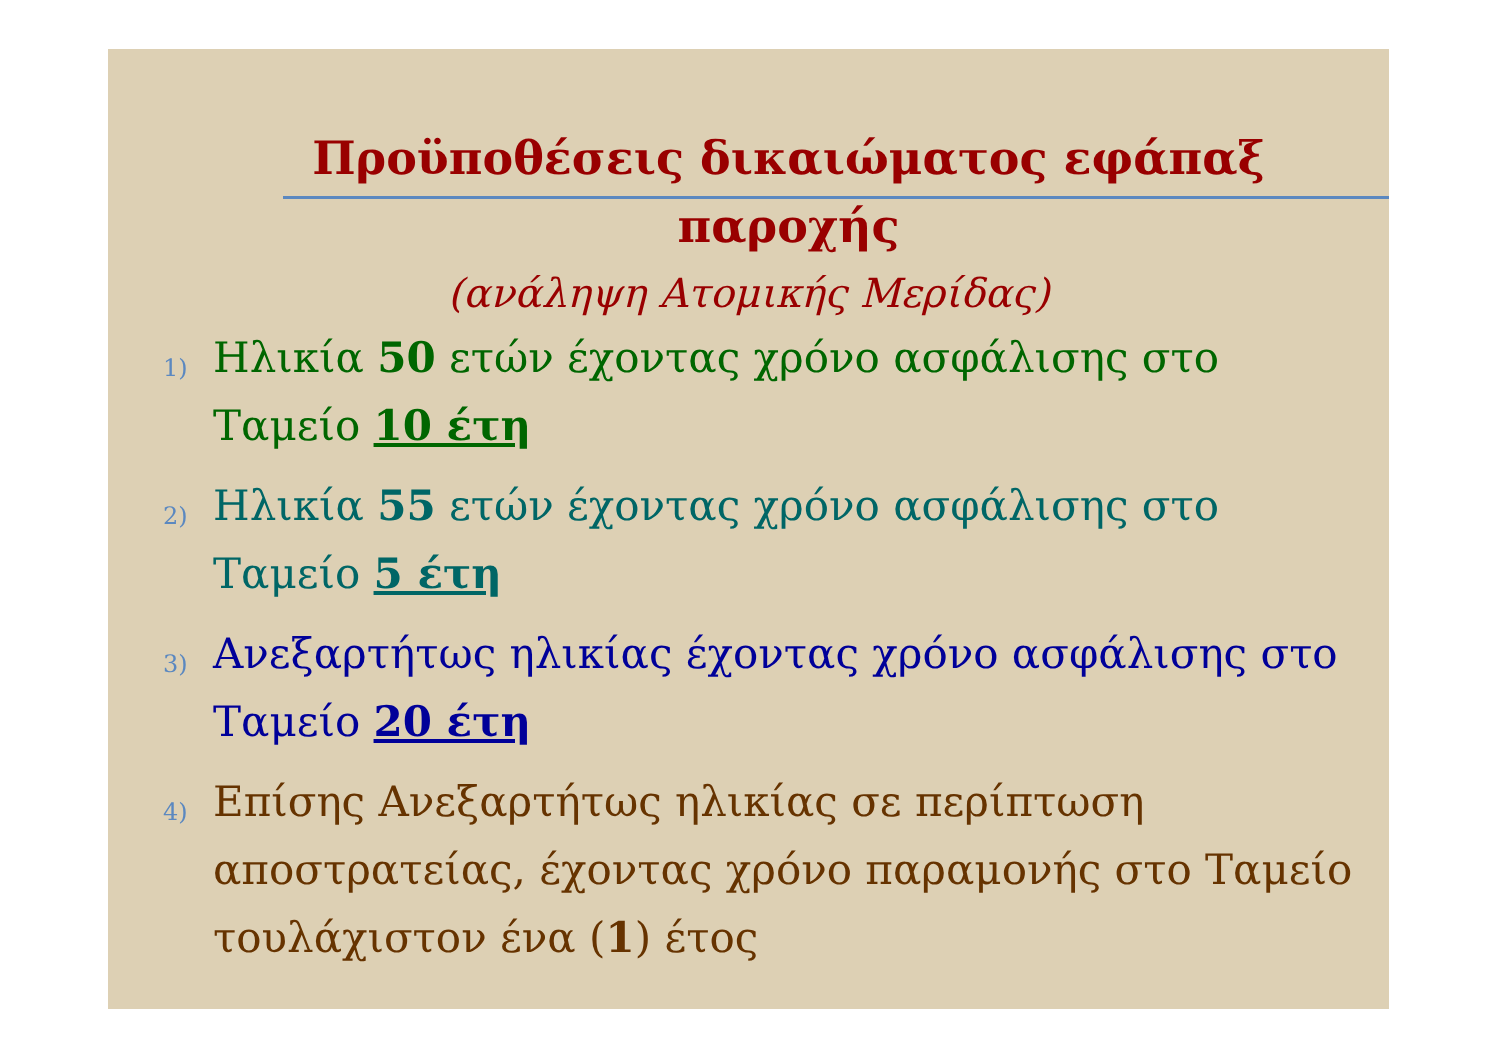Προϋποθέσεις δικαιώματος εφάπαξ παροχής
(ανάληψη Ατομικής Μερίδας)
1) Ηλικία 50 ετών έχοντας χρόνο ασφάλισης στο Ταμείο 10 έτη
2) Ηλικία 55 ετών έχοντας χρόνο ασφάλισης στο Ταμείο 5 έτη
3) Ανεξαρτήτως ηλικίας έχοντας χρόνο ασφάλισης στο Ταμείο 20 έτη
4) Επίσης Ανεξαρτήτως ηλικίας σε περίπτωση αποστρατείας, έχοντας χρόνο παραμονής στο Ταμείο τουλάχιστον ένα (1) έτος